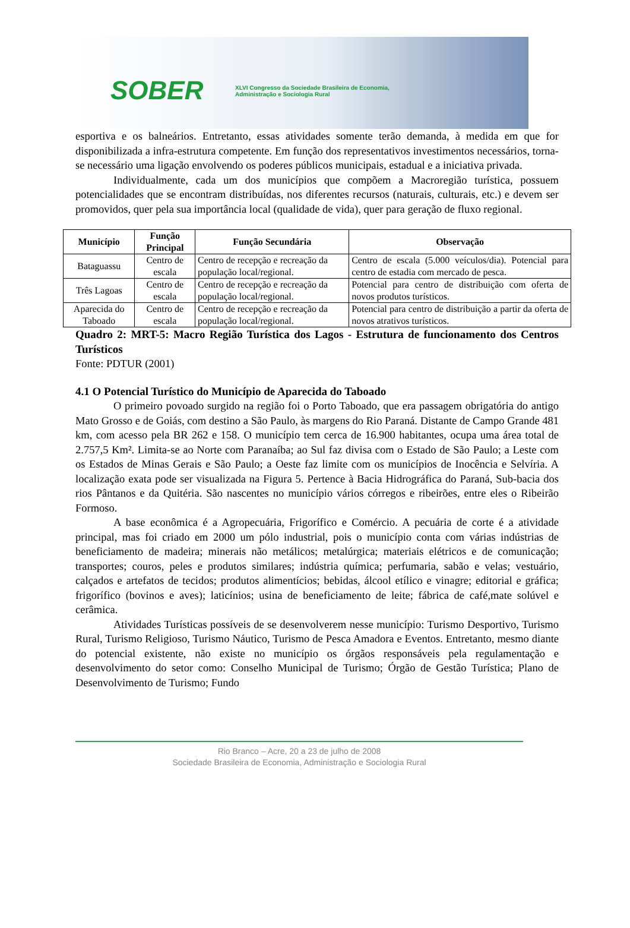SOBER
XLVI Congresso da Sociedade Brasileira de Economia,
Administração e Sociologia Rural
esportiva e os balneários. Entretanto, essas atividades somente terão demanda, à medida em que for disponibilizada a infra-estrutura competente. Em função dos representativos investimentos necessários, torna-se necessário uma ligação envolvendo os poderes públicos municipais, estadual e a iniciativa privada.
Individualmente, cada um dos municípios que compõem a Macroregião turística, possuem potencialidades que se encontram distribuídas, nos diferentes recursos (naturais, culturais, etc.) e devem ser promovidos, quer pela sua importância local (qualidade de vida), quer para geração de fluxo regional.
| Município | Função Principal | Função Secundária | Observação |
| --- | --- | --- | --- |
| Bataguassu | Centro de escala | Centro de recepção e recreação da população local/regional. | Centro de escala (5.000 veículos/dia). Potencial para centro de estadia com mercado de pesca. |
| Três Lagoas | Centro de escala | Centro de recepção e recreação da população local/regional. | Potencial para centro de distribuição com oferta de novos produtos turísticos. |
| Aparecida do Taboado | Centro de escala | Centro de recepção e recreação da população local/regional. | Potencial para centro de distribuição a partir da oferta de novos atrativos turísticos. |
Quadro 2: MRT-5: Macro Região Turística dos Lagos - Estrutura de funcionamento dos Centros Turísticos
Fonte: PDTUR (2001)
4.1 O Potencial Turístico do Município de Aparecida do Taboado
O primeiro povoado surgido na região foi o Porto Taboado, que era passagem obrigatória do antigo Mato Grosso e de Goiás, com destino a São Paulo, às margens do Rio Paraná. Distante de Campo Grande 481 km, com acesso pela BR 262 e 158. O município tem cerca de 16.900 habitantes, ocupa uma área total de 2.757,5 Km². Limita-se ao Norte com Paranaíba; ao Sul faz divisa com o Estado de São Paulo; a Leste com os Estados de Minas Gerais e São Paulo; a Oeste faz limite com os municípios de Inocência e Selvíria. A localização exata pode ser visualizada na Figura 5. Pertence à Bacia Hidrográfica do Paraná, Sub-bacia dos rios Pântanos e da Quitéria. São nascentes no município vários córregos e ribeirões, entre eles o Ribeirão Formoso.
A base econômica é a Agropecuária, Frigorífico e Comércio. A pecuária de corte é a atividade principal, mas foi criado em 2000 um pólo industrial, pois o município conta com várias indústrias de beneficiamento de madeira; minerais não metálicos; metalúrgica; materiais elétricos e de comunicação; transportes; couros, peles e produtos similares; indústria química; perfumaria, sabão e velas; vestuário, calçados e artefatos de tecidos; produtos alimentícios; bebidas, álcool etílico e vinagre; editorial e gráfica; frigorífico (bovinos e aves); laticínios; usina de beneficiamento de leite; fábrica de café,mate solúvel e cerâmica.
Atividades Turísticas possíveis de se desenvolverem nesse município: Turismo Desportivo, Turismo Rural, Turismo Religioso, Turismo Náutico, Turismo de Pesca Amadora e Eventos. Entretanto, mesmo diante do potencial existente, não existe no município os órgãos responsáveis pela regulamentação e desenvolvimento do setor como: Conselho Municipal de Turismo; Órgão de Gestão Turística; Plano de Desenvolvimento de Turismo; Fundo
Rio Branco – Acre, 20 a 23 de julho de 2008
Sociedade Brasileira de Economia, Administração e Sociologia Rural